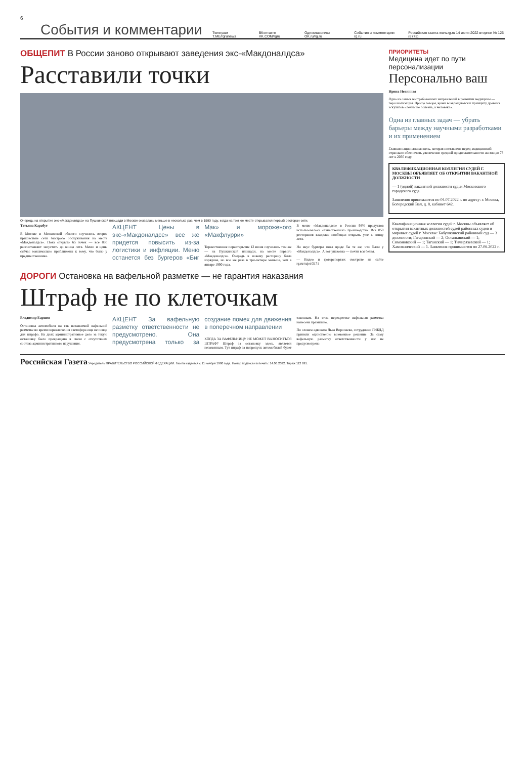6
События и комментарии
Телеграм T.ME/rgrunews ВКонтакте VK.COM/rgru Одноклассники OK.ru/rg.ru События и комментарии rg.ru Российская газета www.rg.ru 14 июня 2022 вторник № 125 (8773)
ОБЩЕПИТ В России заново открывают заведения экс-«Макдоналдса»
Расставили точки
Очередь на открытие экс-«Макдоналдса» на Пушкинской площади в Москве оказалась меньше в несколько раз, чем в 1990 году, когда на том же месте открывался первый ресторан сети.
Татьяна Карабут
В Москве и Московской области случилось второе пришествие сети быстрого обслуживания на месте «Макдоналдса». Пока открыто 65 точек — все 850 рассчитывают запустить до конца лета. Меню и цены сейчас максимально приближены к тому, что было у предшественника.
АКЦЕНТ Цены в экс-«Макдоналдсе» все же придется повысить из-за логистики и инфляции. Меню останется без бургеров «Биг Мак» и мороженого «Макфлурри»
Торжественное переоткрытие 12 июня случилось там же — на Пушкинской площади, на месте первого «Макдоналдса». Очередь к новому ресторану была изрядная, но все же раза в три-четыре меньше, чем в январе 1990 года.
В меню «Макдоналдса» в России 98% продуктов использовалось отечественного производства. Все 850 ресторанов владелец пообещал открыть уже к концу лета.
На вкус бургеры пока вроде бы те же, что были у «Макдоналдса». А вот упаковка — почти вся белая.
— Видео и фоторепортаж смотрите на сайте rg.ru/sujet/3171
ДОРОГИ Остановка на вафельной разметке — не гарантия наказания
Штраф не по клеточкам
Владимир Баршев
Остановка автомобиля на так называемой вафельной разметке во время переключения светофора еще не повод для штрафа. На днях административное дело за такую остановку было прекращено в связи с отсутствием состава административного нарушения.
АКЦЕНТ За вафельную разметку ответственности не предусмотрено. Она предусмотрена только за создание помех для движения в поперечном направлении
КОГДА ЗА ВАФЕЛЬНИЦУ НЕ МОЖЕТ ВЫНОСИТЬСЯ ШТРАФ? Штраф за остановку здесь, является незаконным. Тут штраф за непропуск автомобилей будет законным. На этом перекрестке вафельная разметка нанесена правильно.
По словам адвоката Льва Воропаева, сотрудники ГИБДД приняли единственно возможное решение. За саму вафельную разметку ответственности у нас не предусмотрено.
ПРИОРИТЕТЫ
Медицина идет по пути персонализации
Персонально ваш
Ирина Невинная
Одно из самых востребованных направлений в развитии медицины — персонализация. Проще говоря, врачи возвращаются к принципу древних эскулапов «лечим не болезнь, а человека».
Одна из главных задач — убрать барьеры между научными разработками и их применением
Главная национальная цель, которая поставлена перед медицинской отраслью: обеспечить увеличение средней продолжительности жизни до 78 лет к 2030 году.
КВАЛИФИКАЦИОННАЯ КОЛЛЕГИЯ СУДЕЙ Г. МОСКВЫ ОБЪЯВЛЯЕТ ОБ ОТКРЫТИИ ВАКАНТНОЙ ДОЛЖНОСТИ
— 1 (одной) вакантной должности судьи Московского городского суда.
Заявления принимаются по 04.07.2022 г. по адресу: г. Москва, Богородский Вал, д. 8, кабинет 642.
Квалификационная коллегия судей г. Москвы объявляет об открытии вакантных должностей судей районных судов и мировых судей г. Москвы: Бабушкинский районный суд — 3 должности; Гагаринский — 2; Останкинский — 1; Симоновский — 1; Таганский — 1; Тимирязевский — 1; Хамовнический — 1. Заявления принимаются по 27.06.2022 г.
Российская Газета Учредитель ПРАВИТЕЛЬСТВО РОССИЙСКОЙ ФЕДЕРАЦИИ. Газета издается с 11 ноября 1990 года. Номер подписан в печать: 14.06.2022. Тираж 112 691.